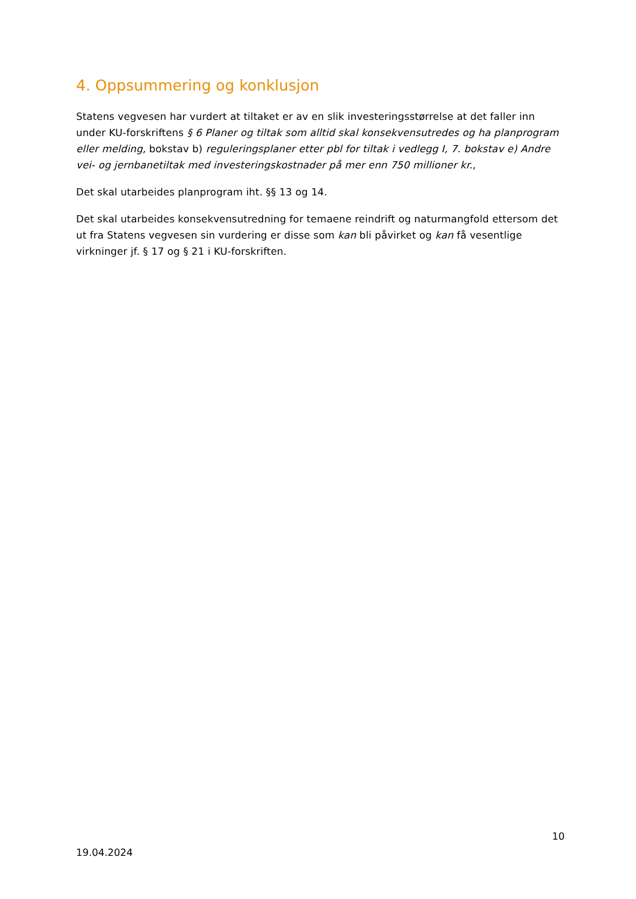4. Oppsummering og konklusjon
Statens vegvesen har vurdert at tiltaket er av en slik investeringsstørrelse at det faller inn under KU-forskriftens § 6 Planer og tiltak som alltid skal konsekvensutredes og ha planprogram eller melding, bokstav b) reguleringsplaner etter pbl for tiltak i vedlegg I, 7. bokstav e) Andre vei- og jernbanetiltak med investeringskostnader på mer enn 750 millioner kr.,
Det skal utarbeides planprogram iht. §§ 13 og 14.
Det skal utarbeides konsekvensutredning for temaene reindrift og naturmangfold ettersom det ut fra Statens vegvesen sin vurdering er disse som kan bli påvirket og kan få vesentlige virkninger jf. § 17 og § 21 i KU-forskriften.
10
19.04.2024